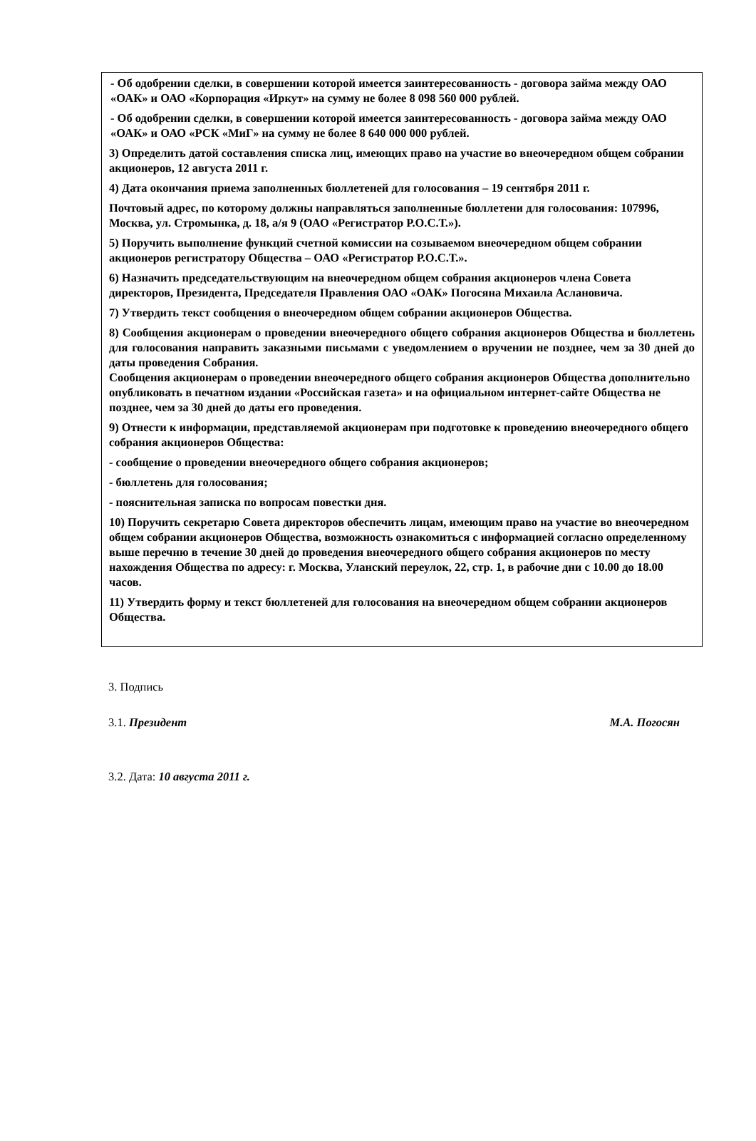- Об одобрении сделки, в совершении которой имеется заинтересованность - договора займа между ОАО «ОАК» и ОАО «Корпорация «Иркут» на сумму не более 8 098 560 000 рублей.
- Об одобрении сделки, в совершении которой имеется заинтересованность - договора займа между ОАО «ОАК» и ОАО «РСК «МиГ» на сумму не более 8 640 000 000 рублей.
3) Определить датой составления списка лиц, имеющих право на участие во внеочередном общем собрании акционеров, 12 августа 2011 г.
4) Дата окончания приема заполненных бюллетеней для голосования – 19 сентября 2011 г.
Почтовый адрес, по которому должны направляться заполненные бюллетени для голосования: 107996, Москва, ул. Стромынка, д. 18, а/я 9 (ОАО «Регистратор Р.О.С.Т.»).
5) Поручить выполнение функций счетной комиссии на созываемом внеочередном общем собрании акционеров регистратору Общества – ОАО «Регистратор Р.О.С.Т.».
6) Назначить председательствующим на внеочередном общем собрания акционеров члена Совета директоров, Президента, Председателя Правления ОАО «ОАК» Погосяна Михаила Аслановича.
7) Утвердить текст сообщения о внеочередном общем собрании акционеров Общества.
8) Сообщения акционерам о проведении внеочередного общего собрания акционеров Общества и бюллетень для голосования направить заказными письмами с уведомлением о вручении не позднее, чем за 30 дней до даты проведения Собрания.
Сообщения акционерам о проведении внеочередного общего собрания акционеров Общества дополнительно опубликовать в печатном издании «Российская газета» и на официальном интернет-сайте Общества не позднее, чем за 30 дней до даты его проведения.
9) Отнести к информации, представляемой акционерам при подготовке к проведению внеочередного общего собрания акционеров Общества:
- сообщение о проведении внеочередного общего собрания акционеров;
- бюллетень для голосования;
- пояснительная записка по вопросам повестки дня.
10) Поручить секретарю Совета директоров обеспечить лицам, имеющим право на участие во внеочередном общем собрании акционеров Общества, возможность ознакомиться с информацией согласно определенному выше перечню в течение 30 дней до проведения внеочередного общего собрания акционеров по месту нахождения Общества по адресу: г. Москва, Уланский переулок, 22, стр. 1, в рабочие дни с 10.00 до 18.00 часов.
11) Утвердить форму и текст бюллетеней для голосования на внеочередном общем собрании акционеров Общества.
3. Подпись
3.1. Президент М.А. Погосян
3.2. Дата: 10 августа 2011 г.